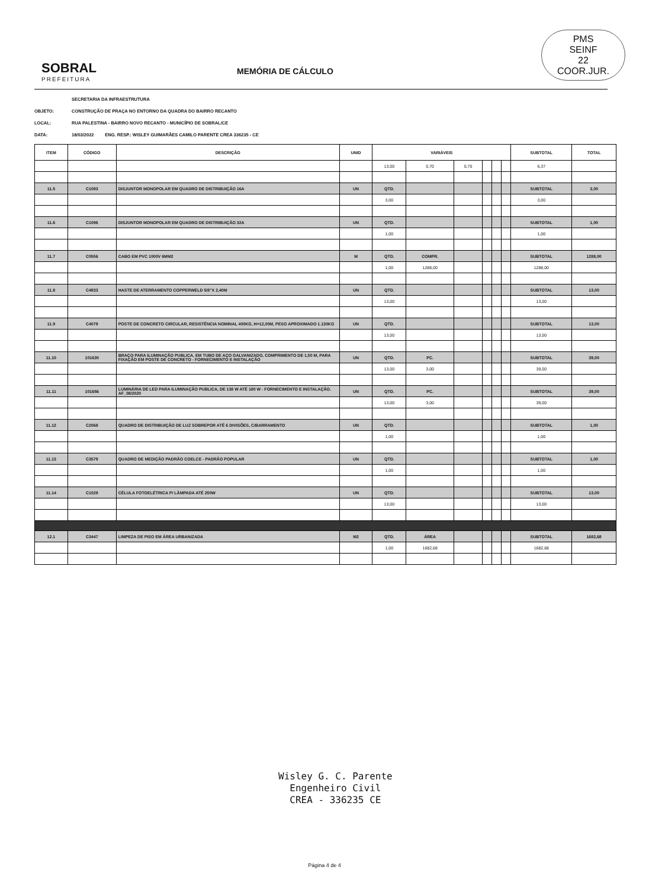PMS
SEINF
22
COOR.JUR.
SOBRAL
PREFEITURA
MEMÓRIA DE CÁLCULO
SECRETARIA DA INFRAESTRUTURA
OBJETO: CONSTRUÇÃO DE PRAÇA NO ENTORNO DA QUADRA DO BAIRRO RECANTO
LOCAL: RUA PALESTINA - BAIRRO NOVO RECANTO - MUNICÍPIO DE SOBRAL/CE
DATA: 18/03/2022 ENG. RESP.: WISLEY GUIMARÃES CAMILO PARENTE CREA 336235 - CE
| ITEM | CÓDIGO | DESCRIÇÃO | UNID | VARIÁVEIS | | | | | | SUBTOTAL | TOTAL |
| --- | --- | --- | --- | --- | --- | --- | --- | --- | --- | --- | --- |
| | | | | 13,00 | 0,70 | 0,70 | | | | 6,37 | |
| 11.5 | C1093 | DISJUNTOR MONOPOLAR EM QUADRO DE DISTRIBUIÇÃO 16A | UN | QTD. | | | | | | SUBTOTAL | 3,00 |
| | | | | 3,00 | | | | | | 3,00 | |
| 11.6 | C1096 | DISJUNTOR MONOPOLAR EM QUADRO DE DISTRIBUIÇÃO 32A | UN | QTD. | | | | | | SUBTOTAL | 1,00 |
| | | | | 1,00 | | | | | | 1,00 | |
| 11.7 | C0556 | CABO EM PVC 1000V 6MM2 | M | QTD. | COMPR. | | | | | SUBTOTAL | 1288,00 |
| | | | | 1,00 | 1288,00 | | | | | 1288,00 | |
| 11.8 | C4933 | HASTE DE ATERRAMENTO COPPERWELD 5/8"X 2,40M | UN | QTD. | | | | | | SUBTOTAL | 13,00 |
| | | | | 13,00 | | | | | | 13,00 | |
| 11.9 | C4079 | POSTE DE CONCRETO CIRCULAR, RESISTÊNCIA NOMINAL 400KG, H=12,00M, PESO APROXIMADO 1.130KG | UN | QTD. | | | | | | SUBTOTAL | 13,00 |
| | | | | 13,00 | | | | | | 13,00 | |
| 11.10 | 101630 | BRAÇO PARA ILUMINAÇÃO PUBLICA, EM TUBO DE AÇO GALVANIZADO, COMPRIMENTO DE 1,50 M, PARA FIXAÇÃO EM POSTE DE CONCRETO - FORNECIMENTO E INSTALAÇÃO | UN | QTD. | PC. | | | | | SUBTOTAL | 39,00 |
| | | | | 13,00 | 3,00 | | | | | 39,00 | |
| 11.11 | 101656 | LUMINÁRIA DE LED PARA ILUMINAÇÃO PUBLICA, DE 138 W ATÉ 180 W - FORNECIMENTO E INSTALAÇÃO. AF_08/2020 | UN | QTD. | PC. | | | | | SUBTOTAL | 39,00 |
| | | | | 13,00 | 3,00 | | | | | 39,00 | |
| 11.12 | C2068 | QUADRO DE DISTRIBUIÇÃO DE LUZ SOBREPOR ATÉ 6 DIVISÕES, C/BARRAMENTO | UN | QTD. | | | | | | SUBTOTAL | 1,00 |
| | | | | 1,00 | | | | | | 1,00 | |
| 11.13 | C3579 | QUADRO DE MEDIÇÃO PADRÃO COELCE - PADRÃO POPULAR | UN | QTD. | | | | | | SUBTOTAL | 1,00 |
| | | | | 1,00 | | | | | | 1,00 | |
| 11.14 | C1029 | CÉLULA FOTOELÉTRICA P/ LÂMPADA ATÉ 250W | UN | QTD. | | | | | | SUBTOTAL | 13,00 |
| | | | | 13,00 | | | | | | 13,00 | |
| 12.1 | C3447 | LIMPEZA DE PISO EM ÁREA URBANIZADA | M2 | QTD. | ÁREA | | | | | SUBTOTAL | 1682,68 |
| | | | | 1,00 | 1682,68 | | | | | 1682,68 | |
Wisley G. C. Parente
Engenheiro Civil
CREA - 336235 CE
Página 4 de 4